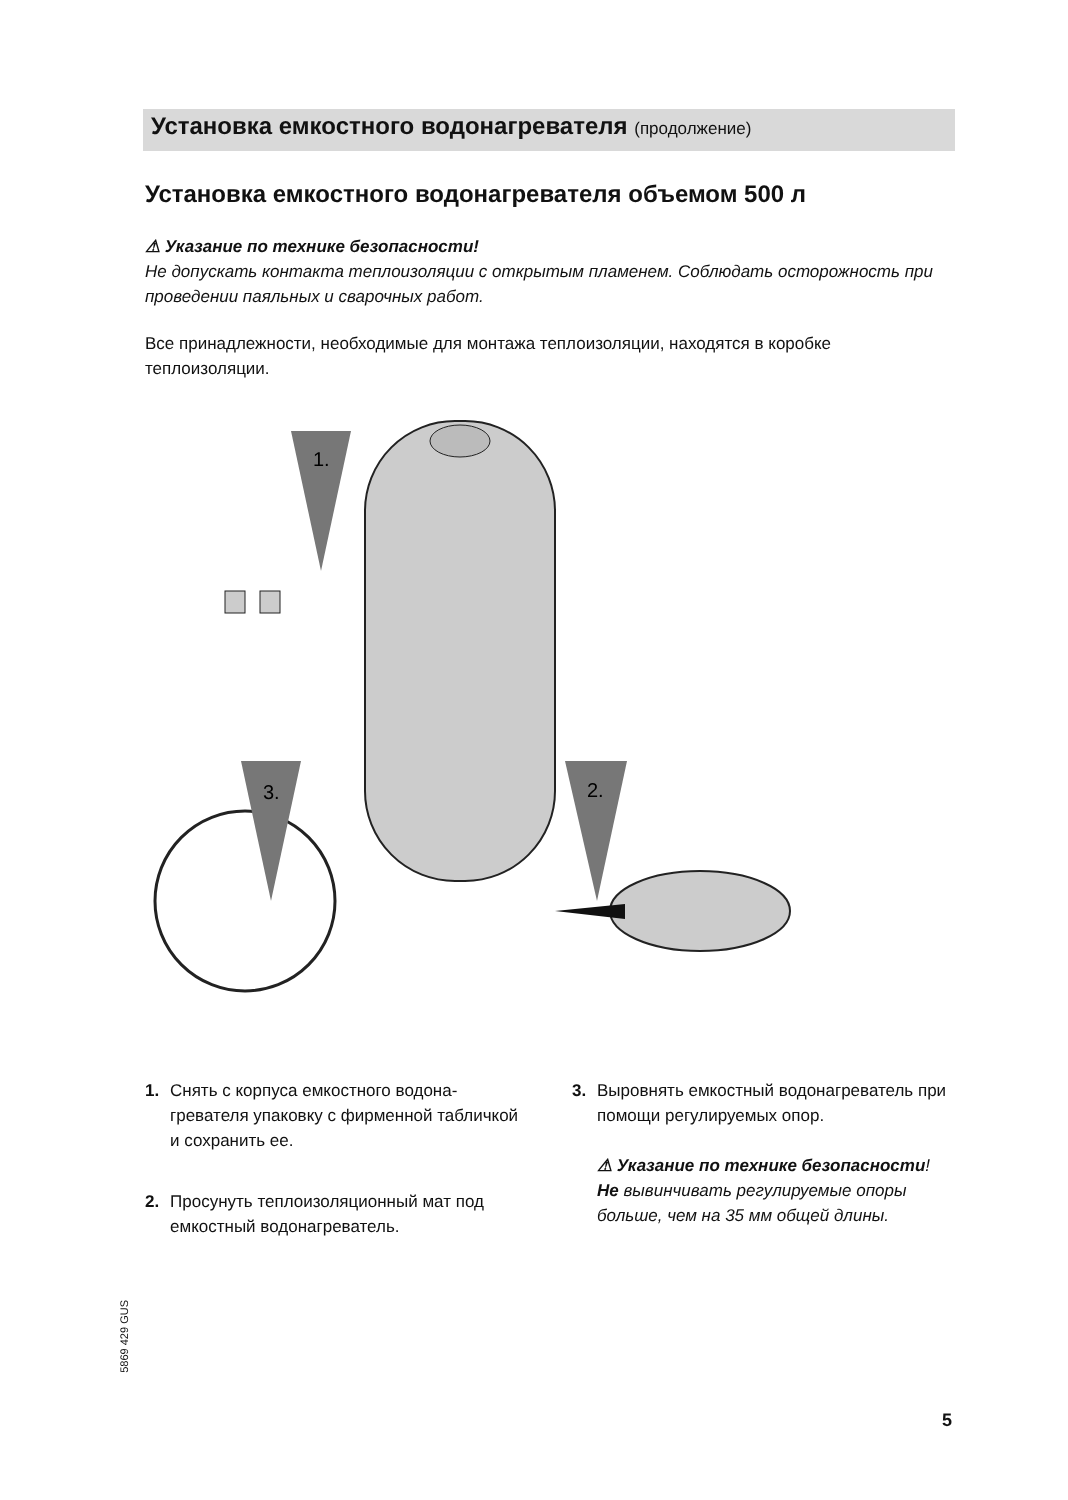Установка емкостного водонагревателя (продолжение)
Установка емкостного водонагревателя объемом 500 л
⚠ Указание по технике безопасности!
Не допускать контакта теплоизоляции с открытым пламенем. Соблюдать осторож­ность при проведении паяльных и сварочных работ.
Все принадлежности, необходимые для монтажа теплоизоляции, находятся в коробке теплоизоляции.
1.
3.
2.
1. Снять с корпуса емкостного водона­гревателя упаковку с фирменной таб­личкой и сохранить ее.
2. Просунуть теплоизоляционный мат под емкостный водонагреватель.
3. Выровнять емкостный водонагрева­тель при помощи регулируемых опор.
⚠ Указание по технике безопас­ности!
Не вывинчивать регулируемые опоры больше, чем на 35 мм общей длины.
5869 429 GUS
5